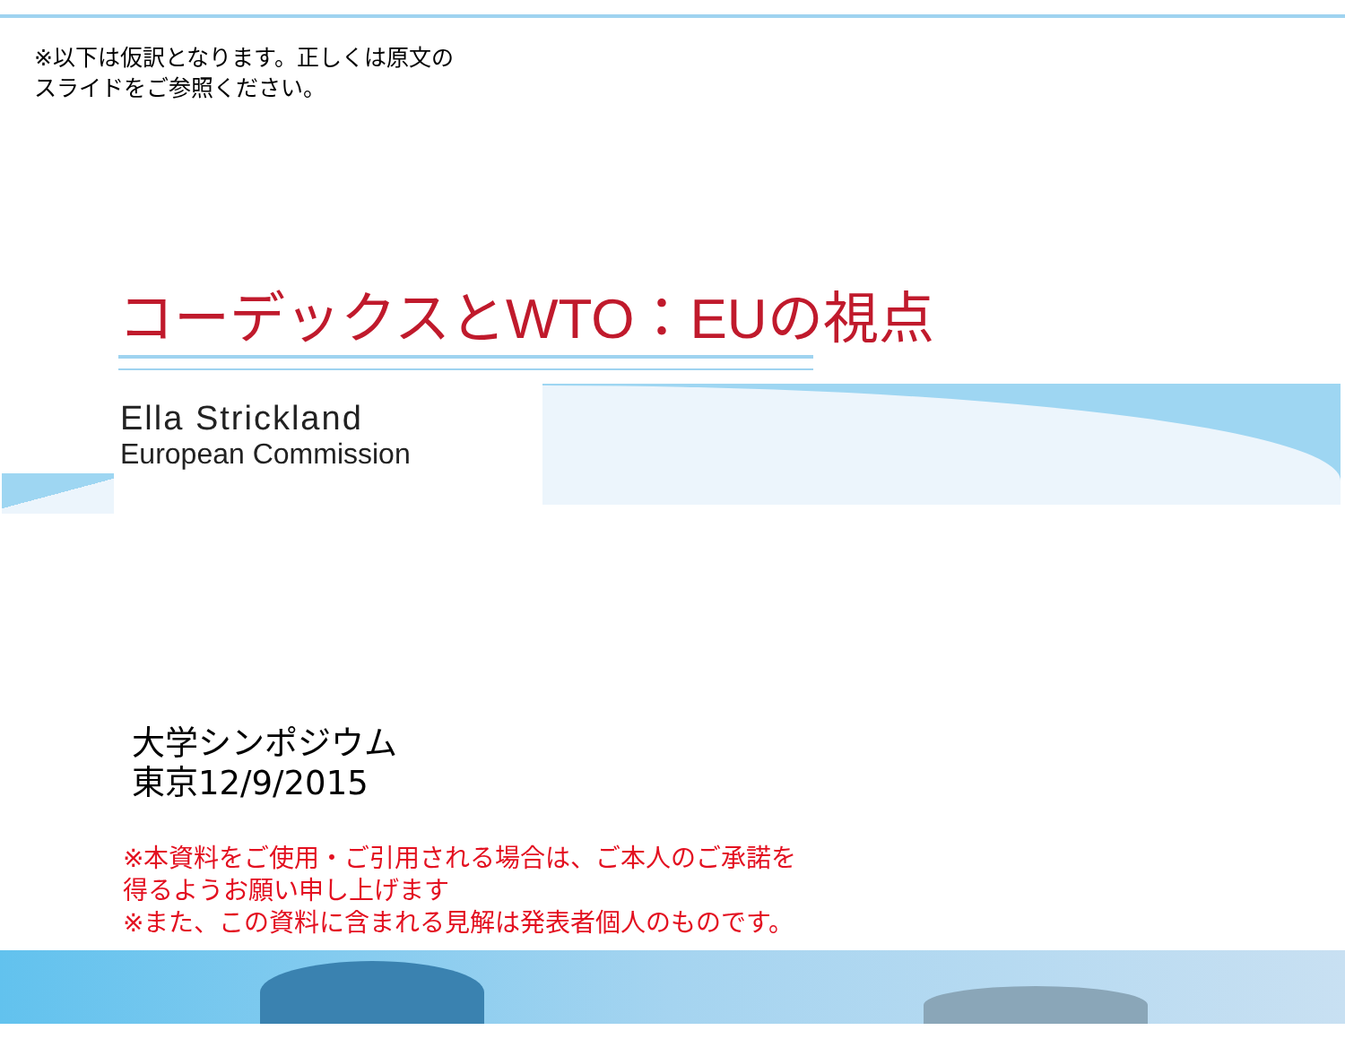※以下は仮訳となります。正しくは原文の
スライドをご参照ください。
コーデックスとWTO：EUの視点
Ella Strickland
European Commission
大学シンポジウム
東京12/9/2015
※本資料をご使用・ご引用される場合は、ご本人のご承諾を
得るようお願い申し上げます
※また、この資料に含まれる見解は発表者個人のものです。